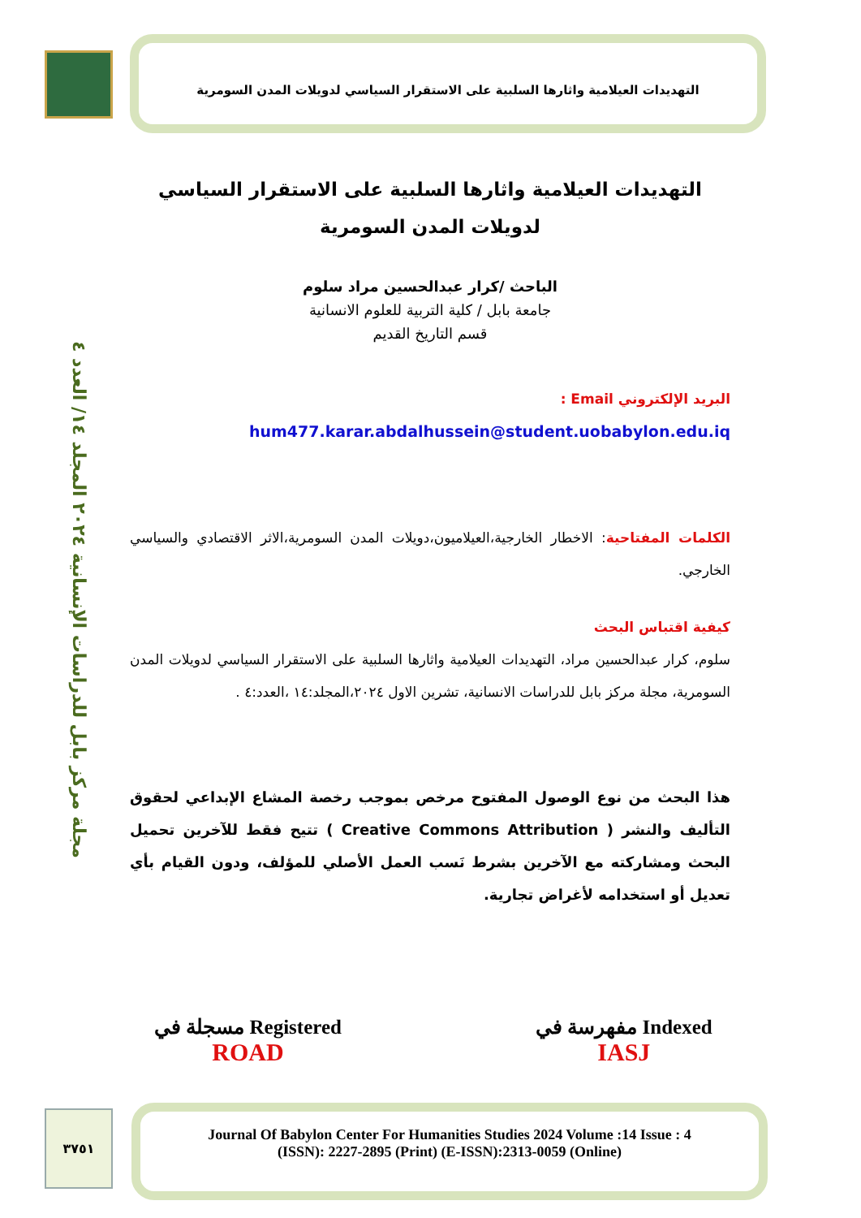التهديدات العيلامية واثارها السلبية على الاستقرار السياسي لدويلات المدن السومرية
مجلة مركز بابل للدراسات الإنسانية ٢٠٢٤ المجلد ١٤/ العدد ٤
التهديدات العيلامية واثارها السلبية على الاستقرار السياسي لدويلات المدن السومرية
الباحث /كرار عبدالحسين مراد سلوم
جامعة بابل / كلية التربية للعلوم الانسانية
قسم التاريخ القديم
البريد الإلكتروني Email :
hum477.karar.abdalhussein@student.uobabylon.edu.iq
الكلمات المفتاحية: الاخطار الخارجية،العيلاميون،دويلات المدن السومرية،الاثر الاقتصادي والسياسي الخارجي.
كيفية اقتباس البحث
سلوم، كرار عبدالحسين مراد، التهديدات العيلامية واثارها السلبية على الاستقرار السياسي لدويلات المدن السومرية، مجلة مركز بابل للدراسات الانسانية، تشرين الاول ٢٠٢٤،المجلد:١٤ ،العدد:٤ .
هذا البحث من نوع الوصول المفتوح مرخص بموجب رخصة المشاع الإبداعي لحقوق التأليف والنشر ( Creative Commons Attribution ) تتيح فقط للآخرين تحميل البحث ومشاركته مع الآخرين بشرط نَسب العمل الأصلي للمؤلف، ودون القيام بأي تعديل أو استخدامه لأغراض تجارية.
مفهرسة في Indexed
IASJ
مسجلة في Registered
ROAD
٣٧٥١
Journal Of Babylon Center For Humanities Studies 2024 Volume :14 Issue : 4
(ISSN): 2227-2895 (Print) (E-ISSN):2313-0059 (Online)